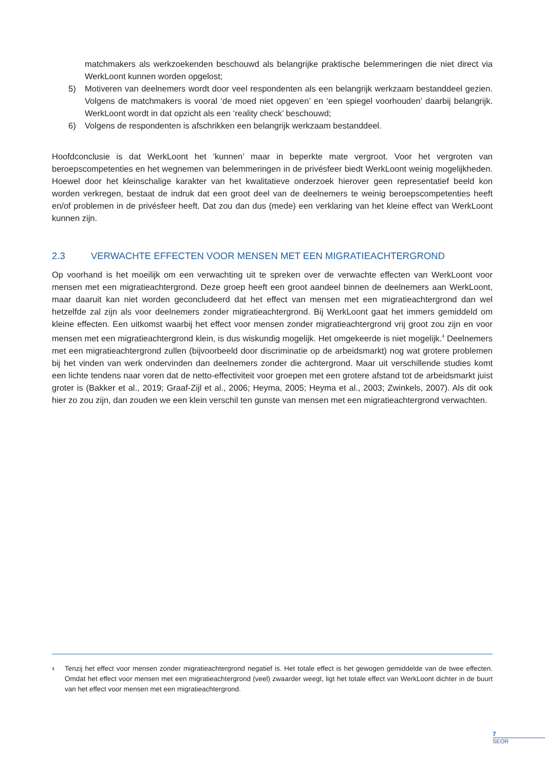matchmakers als werkzoekenden beschouwd als belangrijke praktische belemmeringen die niet direct via WerkLoont kunnen worden opgelost;
5) Motiveren van deelnemers wordt door veel respondenten als een belangrijk werkzaam bestanddeel gezien. Volgens de matchmakers is vooral ‘de moed niet opgeven’ en ‘een spiegel voorhouden’ daarbij belangrijk. WerkLoont wordt in dat opzicht als een ‘reality check’ beschouwd;
6) Volgens de respondenten is afschrikken een belangrijk werkzaam bestanddeel.
Hoofdconclusie is dat WerkLoont het ‘kunnen’ maar in beperkte mate vergroot. Voor het vergroten van beroepscompetenties en het wegnemen van belemmeringen in de privésfeer biedt WerkLoont weinig mogelijkheden. Hoewel door het kleinschalige karakter van het kwalitatieve onderzoek hierover geen representatief beeld kon worden verkregen, bestaat de indruk dat een groot deel van de deelnemers te weinig beroepscompetenties heeft en/of problemen in de privésfeer heeft. Dat zou dan dus (mede) een verklaring van het kleine effect van WerkLoont kunnen zijn.
2.3 VERWACHTE EFFECTEN VOOR MENSEN MET EEN MIGRATIEACHTERGROND
Op voorhand is het moeilijk om een verwachting uit te spreken over de verwachte effecten van WerkLoont voor mensen met een migratieachtergrond. Deze groep heeft een groot aandeel binnen de deelnemers aan WerkLoont, maar daaruit kan niet worden geconcludeerd dat het effect van mensen met een migratieachtergrond dan wel hetzelfde zal zijn als voor deelnemers zonder migratieachtergrond. Bij WerkLoont gaat het immers gemiddeld om kleine effecten. Een uitkomst waarbij het effect voor mensen zonder migratieachtergrond vrij groot zou zijn en voor mensen met een migratieachtergrond klein, is dus wiskundig mogelijk. Het omgekeerde is niet mogelijk.<sup>4</sup> Deelnemers met een migratieachtergrond zullen (bijvoorbeeld door discriminatie op de arbeidsmarkt) nog wat grotere problemen bij het vinden van werk ondervinden dan deelnemers zonder die achtergrond. Maar uit verschillende studies komt een lichte tendens naar voren dat de netto-effectiviteit voor groepen met een grotere afstand tot de arbeidsmarkt juist groter is (Bakker et al., 2019; Graaf-Zijl et al., 2006; Heyma, 2005; Heyma et al., 2003; Zwinkels, 2007). Als dit ook hier zo zou zijn, dan zouden we een klein verschil ten gunste van mensen met een migratieachtergrond verwachten.
<sup>4</sup>
Tenzij het effect voor mensen zonder migratieachtergrond negatief is. Het totale effect is het gewogen gemiddelde van de twee effecten. Omdat het effect voor mensen met een migratieachtergrond (veel) zwaarder weegt, ligt het totale effect van WerkLoont dichter in de buurt van het effect voor mensen met een migratieachtergrond.
7
SEOR